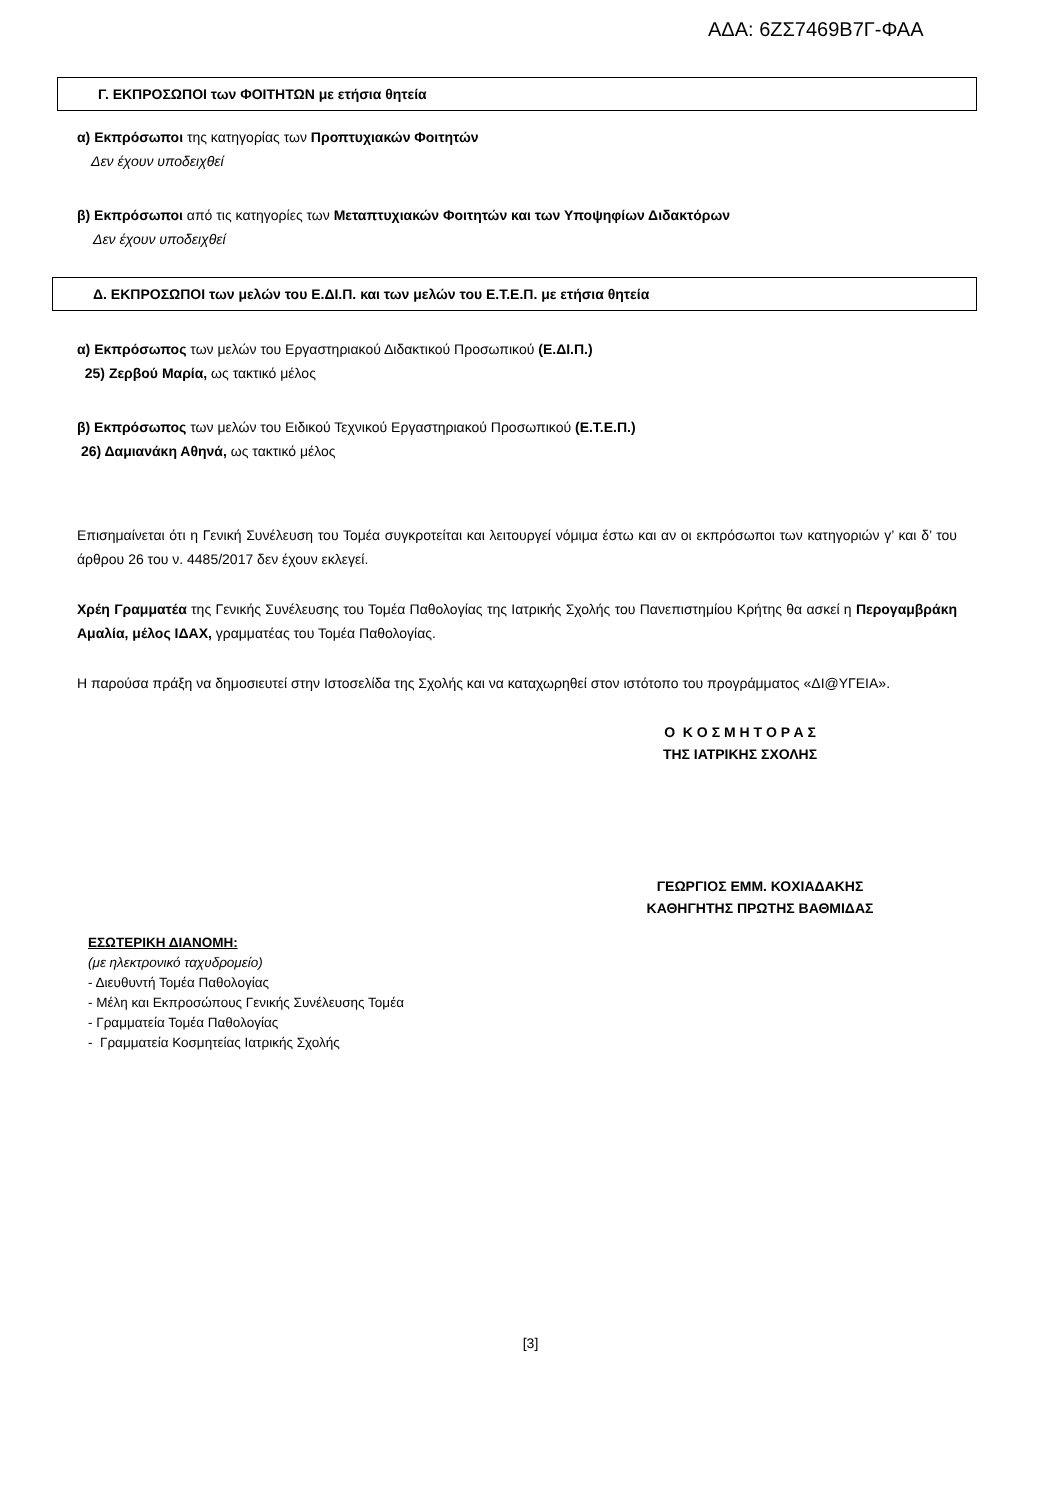ΑΔΑ: 6ΖΣ7469Β7Γ-ΦΑΑ
Γ. ΕΚΠΡΟΣΩΠΟΙ των ΦΟΙΤΗΤΩΝ με ετήσια θητεία
α) Εκπρόσωποι της κατηγορίας των Προπτυχιακών Φοιτητών
Δεν έχουν υποδειχθεί
β) Εκπρόσωποι από τις κατηγορίες των Μεταπτυχιακών Φοιτητών και των Υποψηφίων Διδακτόρων
Δεν έχουν υποδειχθεί
Δ. ΕΚΠΡΟΣΩΠΟΙ των μελών του Ε.ΔΙ.Π. και των μελών του Ε.Τ.Ε.Π. με ετήσια θητεία
α) Εκπρόσωπος των μελών του Εργαστηριακού Διδακτικού Προσωπικού (Ε.ΔΙ.Π.)
25) Ζερβού Μαρία, ως τακτικό μέλος
β) Εκπρόσωπος των μελών του Ειδικού Τεχνικού Εργαστηριακού Προσωπικού (Ε.Τ.Ε.Π.)
26) Δαμιανάκη Αθηνά, ως τακτικό μέλος
Επισημαίνεται ότι η Γενική Συνέλευση του Τομέα συγκροτείται και λειτουργεί νόμιμα έστω και αν οι εκπρόσωποι των κατηγοριών γ’ και δ’ του άρθρου 26 του ν. 4485/2017 δεν έχουν εκλεγεί.
Χρέη Γραμματέα της Γενικής Συνέλευσης του Τομέα Παθολογίας της Ιατρικής Σχολής του Πανεπιστημίου Κρήτης θα ασκεί η Περογαμβράκη Αμαλία, μέλος ΙΔΑΧ, γραμματέας του Τομέα Παθολογίας.
Η παρούσα πράξη να δημοσιευτεί στην Ιστοσελίδα της Σχολής και να καταχωρηθεί στον ιστότοπο του προγράμματος «ΔΙ@ΥΓΕΙΑ».
Ο Κ Ο Σ Μ Η Τ Ο Ρ Α Σ
ΤΗΣ ΙΑΤΡΙΚΗΣ ΣΧΟΛΗΣ
ΓΕΩΡΓΙΟΣ ΕΜΜ. ΚΟΧΙΑΔΑΚΗΣ
ΚΑΘΗΓΗΤΗΣ ΠΡΩΤΗΣ ΒΑΘΜΙΔΑΣ
ΕΣΩΤΕΡΙΚΗ ΔΙΑΝΟΜΗ:
(με ηλεκτρονικό ταχυδρομείο)
- Διευθυντή Τομέα Παθολογίας
- Μέλη και Εκπροσώπους Γενικής Συνέλευσης Τομέα
- Γραμματεία Τομέα Παθολογίας
- Γραμματεία Κοσμητείας Ιατρικής Σχολής
[3]